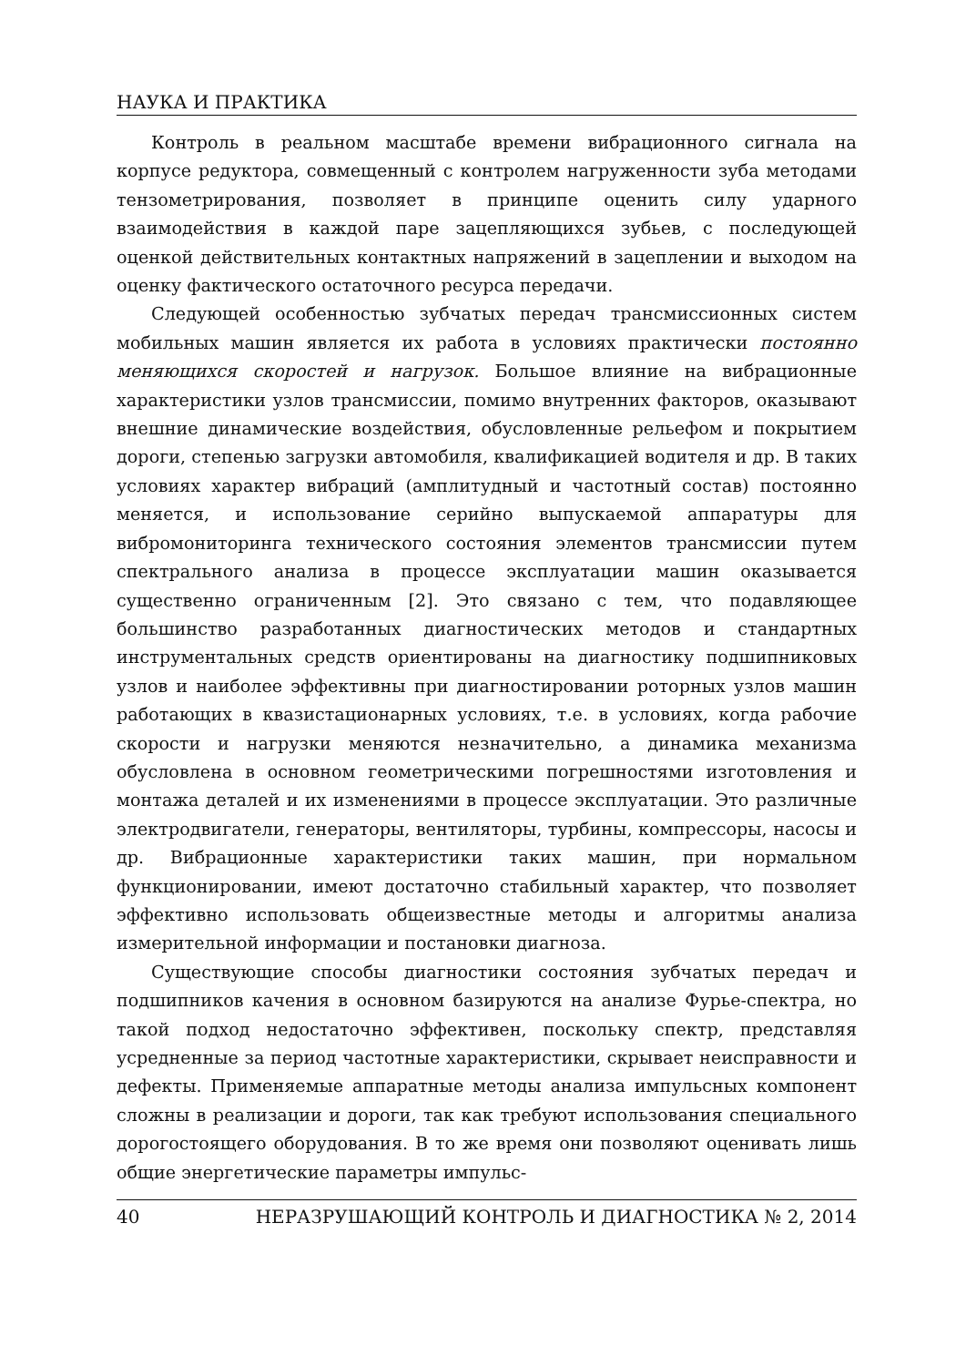НАУКА И ПРАКТИКА
Контроль в реальном масштабе времени вибрационного сигнала на корпусе редуктора, совмещенный с контролем нагруженности зуба методами тензометрирования, позволяет в принципе оценить силу ударного взаимодействия в каждой паре зацепляющихся зубьев, с последующей оценкой действительных контактных напряжений в зацеплении и выходом на оценку фактического остаточного ресурса передачи.
Следующей особенностью зубчатых передач трансмиссионных систем мобильных машин является их работа в условиях практически постоянно меняющихся скоростей и нагрузок. Большое влияние на вибрационные характеристики узлов трансмиссии, помимо внутренних факторов, оказывают внешние динамические воздействия, обусловленные рельефом и покрытием дороги, степенью загрузки автомобиля, квалификацией водителя и др. В таких условиях характер вибраций (амплитудный и частотный состав) постоянно меняется, и использование серийно выпускаемой аппаратуры для вибромониторинга технического состояния элементов трансмиссии путем спектрального анализа в процессе эксплуатации машин оказывается существенно ограниченным [2]. Это связано с тем, что подавляющее большинство разработанных диагностических методов и стандартных инструментальных средств ориентированы на диагностику подшипниковых узлов и наиболее эффективны при диагностировании роторных узлов машин работающих в квазистационарных условиях, т.е. в условиях, когда рабочие скорости и нагрузки меняются незначительно, а динамика механизма обусловлена в основном геометрическими погрешностями изготовления и монтажа деталей и их изменениями в процессе эксплуатации. Это различные электродвигатели, генераторы, вентиляторы, турбины, компрессоры, насосы и др. Вибрационные характеристики таких машин, при нормальном функционировании, имеют достаточно стабильный характер, что позволяет эффективно использовать общеизвестные методы и алгоритмы анализа измерительной информации и постановки диагноза.
Существующие способы диагностики состояния зубчатых передач и подшипников качения в основном базируются на анализе Фурье-спектра, но такой подход недостаточно эффективен, поскольку спектр, представляя усредненные за период частотные характеристики, скрывает неисправности и дефекты. Применяемые аппаратные методы анализа импульсных компонент сложны в реализации и дороги, так как требуют использования специального дорогостоящего оборудования. В то же время они позволяют оценивать лишь общие энергетические параметры импульс-
40 НЕРАЗРУШАЮЩИЙ КОНТРОЛЬ И ДИАГНОСТИКА № 2, 2014